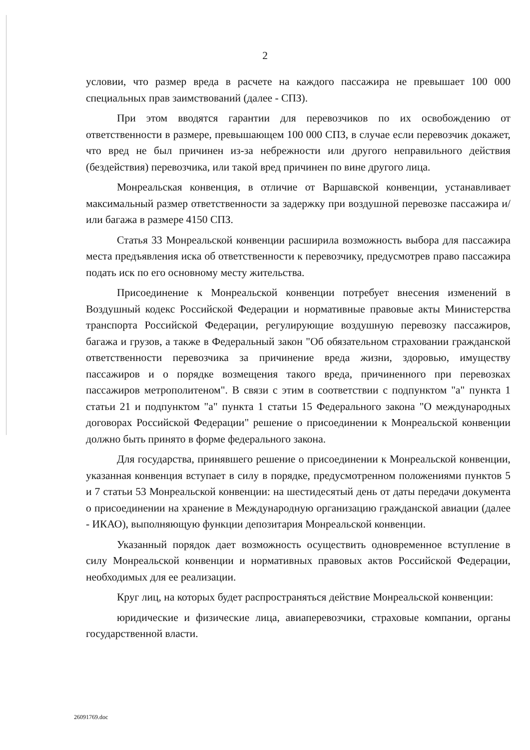2
условии, что размер вреда в расчете на каждого пассажира не превышает 100 000 специальных прав заимствований (далее - СПЗ).
При этом вводятся гарантии для перевозчиков по их освобождению от ответственности в размере, превышающем 100 000 СПЗ, в случае если перевозчик докажет, что вред не был причинен из-за небрежности или другого неправильного действия (бездействия) перевозчика, или такой вред причинен по вине другого лица.
Монреальская конвенция, в отличие от Варшавской конвенции, устанавливает максимальный размер ответственности за задержку при воздушной перевозке пассажира и/или багажа в размере 4150 СПЗ.
Статья 33 Монреальской конвенции расширила возможность выбора для пассажира места предъявления иска об ответственности к перевозчику, предусмотрев право пассажира подать иск по его основному месту жительства.
Присоединение к Монреальской конвенции потребует внесения изменений в Воздушный кодекс Российской Федерации и нормативные правовые акты Министерства транспорта Российской Федерации, регулирующие воздушную перевозку пассажиров, багажа и грузов, а также в Федеральный закон "Об обязательном страховании гражданской ответственности перевозчика за причинение вреда жизни, здоровью, имуществу пассажиров и о порядке возмещения такого вреда, причиненного при перевозках пассажиров метрополитеном". В связи с этим в соответствии с подпунктом "а" пункта 1 статьи 21 и подпунктом "а" пункта 1 статьи 15 Федерального закона "О международных договорах Российской Федерации" решение о присоединении к Монреальской конвенции должно быть принято в форме федерального закона.
Для государства, принявшего решение о присоединении к Монреальской конвенции, указанная конвенция вступает в силу в порядке, предусмотренном положениями пунктов 5 и 7 статьи 53 Монреальской конвенции: на шестидесятый день от даты передачи документа о присоединении на хранение в Международную организацию гражданской авиации (далее - ИКАО), выполняющую функции депозитария Монреальской конвенции.
Указанный порядок дает возможность осуществить одновременное вступление в силу Монреальской конвенции и нормативных правовых актов Российской Федерации, необходимых для ее реализации.
Круг лиц, на которых будет распространяться действие Монреальской конвенции:
юридические и физические лица, авиаперевозчики, страховые компании, органы государственной власти.
26091769.doc